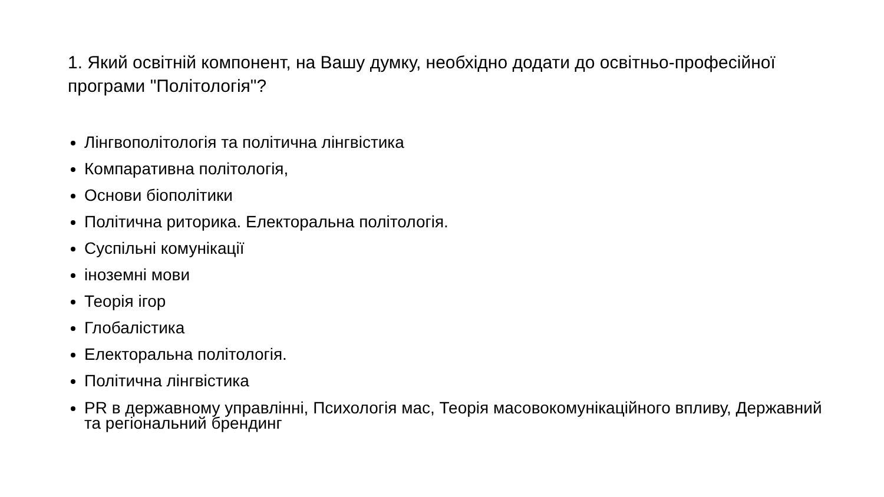1. Який освітній компонент, на Вашу думку, необхідно додати до освітньо-професійної програми "Політологія"?
Лінгвополітологія та політична лінгвістика
Компаративна політологія,
Основи біополітики
Політична риторика. Електоральна політологія.
Суспільні комунікації
іноземні мови
Теорія ігор
Глобалістика
Електоральна політологія.
Політична лінгвістика
PR в державному управлінні, Психологія мас, Теорія масовокомунікаційного впливу, Державний та регіональний брендинг